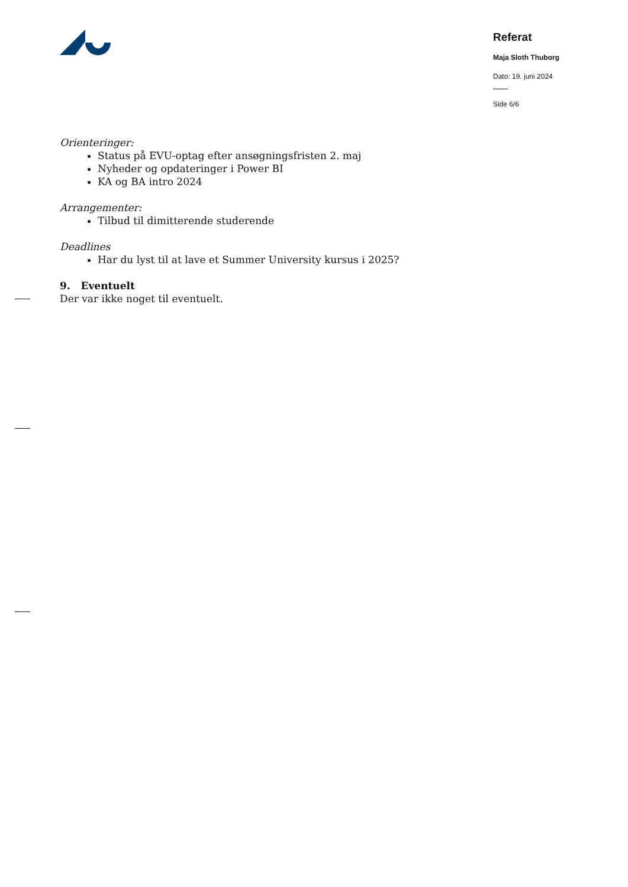Referat
Maja Sloth Thuborg
Dato: 19. juni 2024
Side 6/6
Orienteringer:
Status på EVU-optag efter ansøgningsfristen 2. maj
Nyheder og opdateringer i Power BI
KA og BA intro 2024
Arrangementer:
Tilbud til dimitterende studerende
Deadlines
Har du lyst til at lave et Summer University kursus i 2025?
9. Eventuelt
Der var ikke noget til eventuelt.